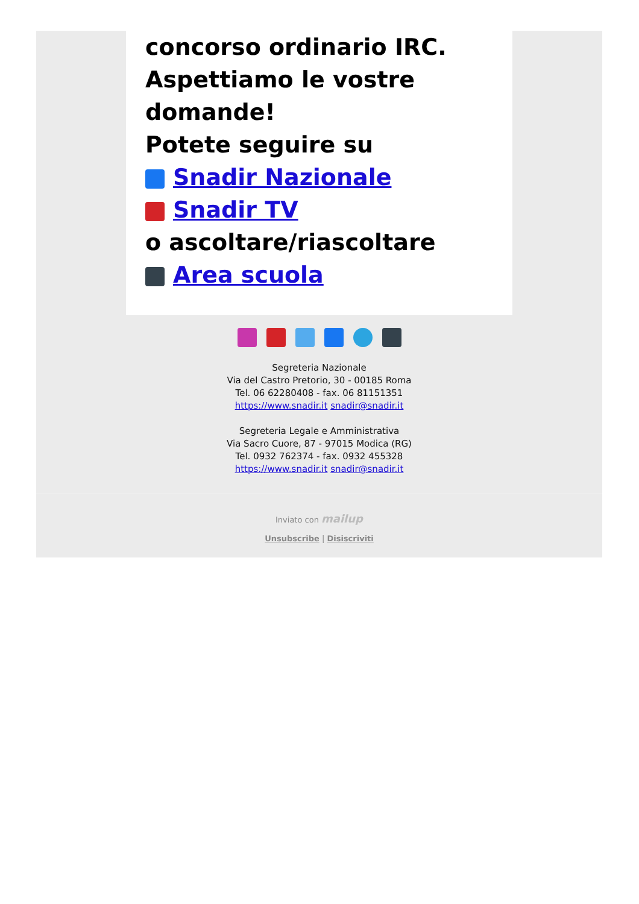concorso ordinario IRC.
Aspettiamo le vostre domande!
Potete seguire su
Snadir Nazionale
Snadir TV
o ascoltare/riascoltare
Area scuola
Segreteria Nazionale
Via del Castro Pretorio, 30 - 00185 Roma
Tel. 06 62280408 - fax. 06 81151351
https://www.snadir.it snadir@snadir.it
Segreteria Legale e Amministrativa
Via Sacro Cuore, 87 - 97015 Modica (RG)
Tel. 0932 762374 - fax. 0932 455328
https://www.snadir.it snadir@snadir.it
Inviato con mailup
Unsubscribe | Disiscriviti